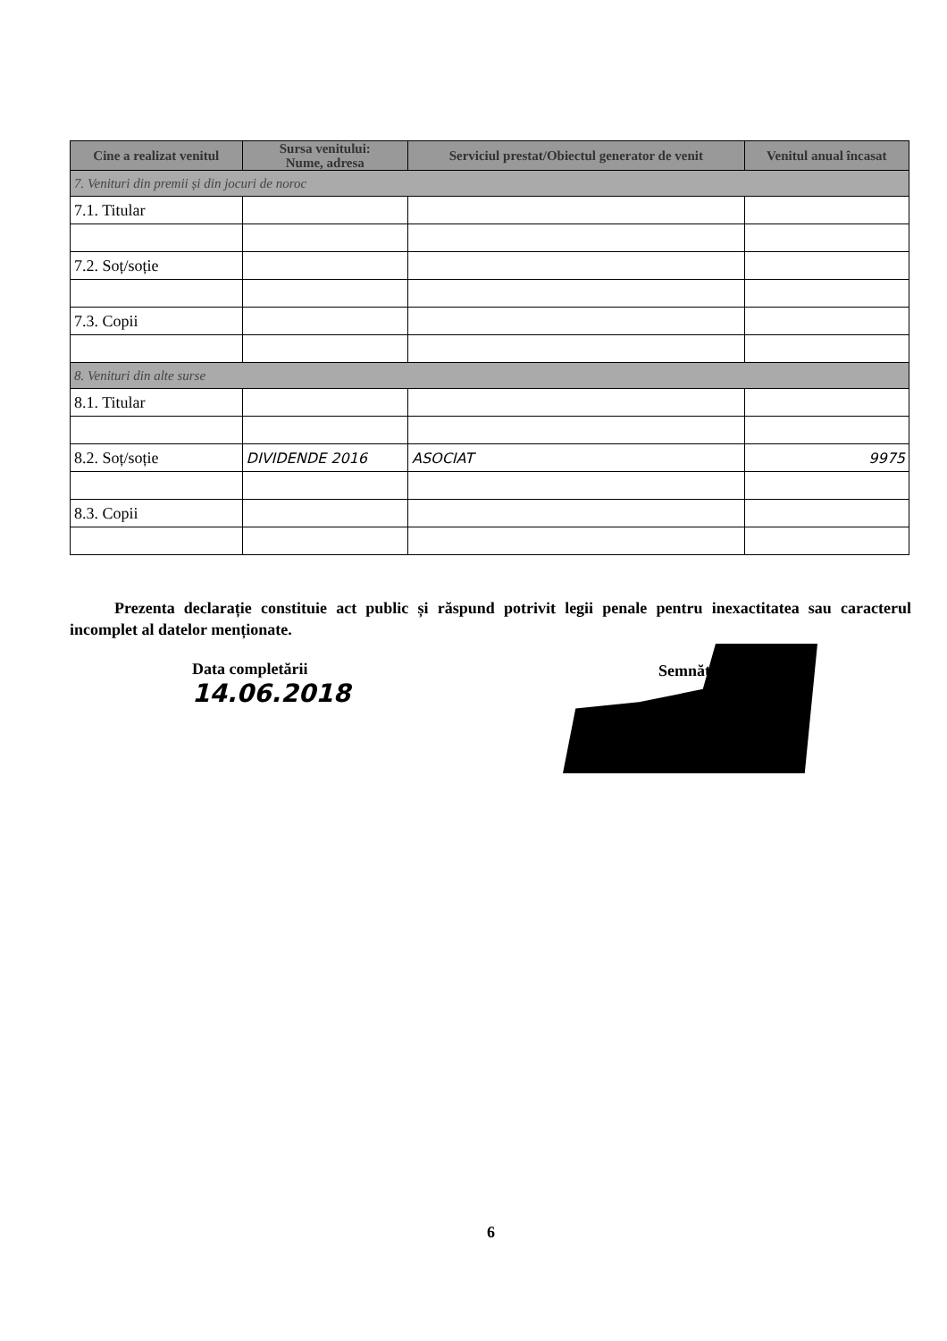| Cine a realizat venitul | Sursa venitului: Nume, adresa | Serviciul prestat/Obiectul generator de venit | Venitul anual încasat |
| --- | --- | --- | --- |
| 7. Venituri din premii și din jocuri de noroc | | | |
| 7.1. Titular | | | |
| 7.2. Soț/soție | | | |
| 7.3. Copii | | | |
| 8. Venituri din alte surse | | | |
| 8.1. Titular | | | |
| 8.2. Soț/soție | DIVIDENDE 2016 | ASOCIAT | 9975 |
| 8.3. Copii | | | |
Prezenta declarație constituie act public și răspund potrivit legii penale pentru inexactitatea sau caracterul incomplet al datelor menționate.
Data completării
14.06.2018
Semnătura
6